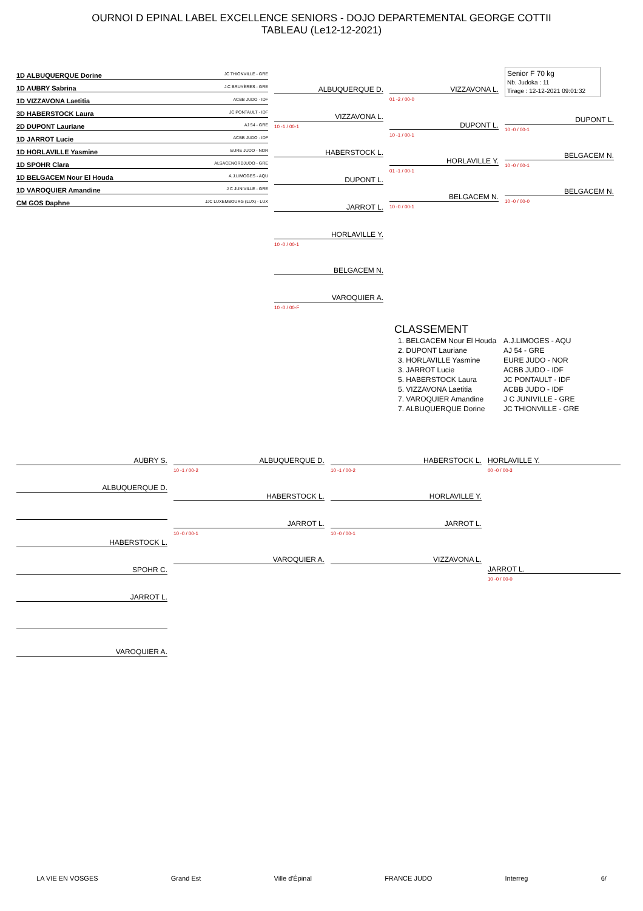OURNOI D EPINAL LABEL EXCELLENCE SENIORS - DOJO DEPARTEMENTAL GEORGE COTTII
TABLEAU (Le12-12-2021)
1D ALBUQUERQUE Dorine JC THIONVILLE - GRE
1D AUBRY Sabrina J.C BRUYÈRES - GRE
1D VIZZAVONA Laetitia ACBB JUDO - IDF
3D HABERSTOCK Laura JC PONTAULT - IDF
2D DUPONT Lauriane AJ 54 - GRE
1D JARROT Lucie ACBB JUDO - IDF
1D HORLAVILLE Yasmine EURE JUDO - NOR
1D SPOHR Clara ALSACENORDJUDO - GRE
1D BELGACEM Nour El Houda A.J.LIMOGES - AQU
1D VAROQUIER Amandine J C JUNIVILLE - GRE
CM GOS Daphne JJC LUXEMBOURG (LUX) - LUX
ALBUQUERQUE D.
VIZZAVONA L.
10 -1 / 00-1
HABERSTOCK L.
DUPONT L.
JARROT L.
HORLAVILLE Y.
10 -0 / 00-1
BELGACEM N.
VAROQUIER A.
10 -0 / 00-F
VIZZAVONA L.
01 -2 / 00-0
DUPONT L.
10 -1 / 00-1
HORLAVILLE Y.
01 -1 / 00-1
BELGACEM N.
10 -0 / 00-1
Senior F 70 kg
Nb. Judoka : 11
Tirage : 12-12-2021 09:01:32
DUPONT L.
10 -0 / 00-1
BELGACEM N.
10 -0 / 00-1
BELGACEM N.
10 -0 / 00-0
CLASSEMENT
| 1. BELGACEM Nour El Houda | A.J.LIMOGES - AQU |
| 2. DUPONT Lauriane | AJ 54 - GRE |
| 3. HORLAVILLE Yasmine | EURE JUDO - NOR |
| 3. JARROT Lucie | ACBB JUDO - IDF |
| 5. HABERSTOCK Laura | JC PONTAULT - IDF |
| 5. VIZZAVONA Laetitia | ACBB JUDO - IDF |
| 7. VAROQUIER Amandine | J C JUNIVILLE - GRE |
| 7. ALBUQUERQUE Dorine | JC THIONVILLE - GRE |
AUBRY S.
ALBUQUERQUE D.
HABERSTOCK L.
SPOHR C.
JARROT L.
VAROQUIER A.
ALBUQUERQUE D.
10 -1 / 00-2
HABERSTOCK L.
JARROT L.
10 -0 / 00-1
VAROQUIER A.
HABERSTOCK L.
10 -1 / 00-2
HORLAVILLE Y.
JARROT L.
10 -0 / 00-1
VIZZAVONA L.
HORLAVILLE Y.
00 -0 / 00-3
JARROT L.
10 -0 / 00-0
LA VIE EN VOSGES Grand Est Ville d'Épinal FRANCE JUDO Interreg 6/